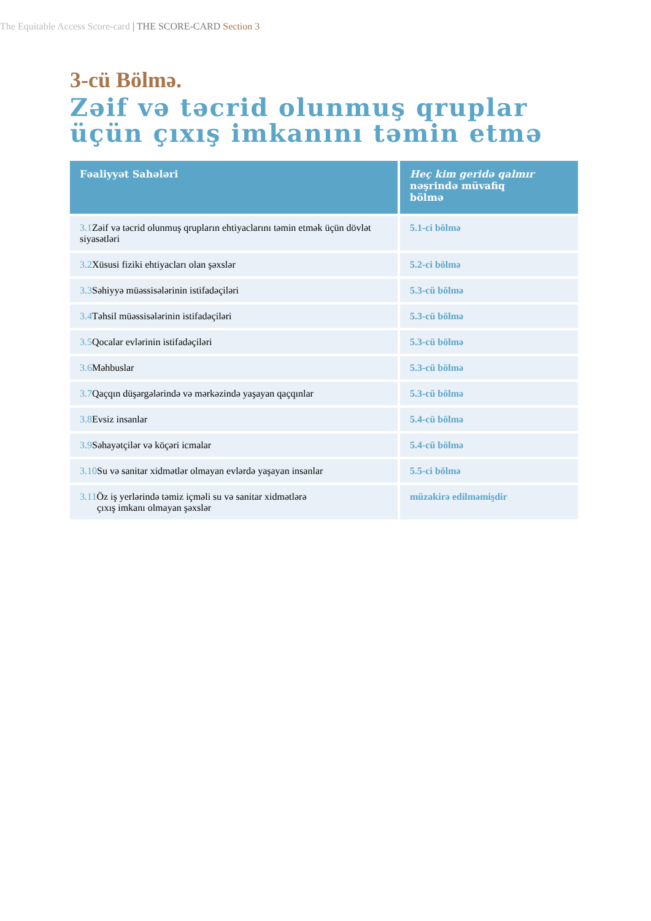The Equitable Access Score-card | THE SCORE-CARD Section 3
3-cü Bölmə.
Zəif və təcrid olunmuş qruplar üçün çıxış imkanını təmin etmə
| Fəaliyyət Sahələri | Heç kim geridə qalmır nəşrində müvafiq bölmə |
| --- | --- |
| 3.1 Zəif və təcrid olunmuş qrupların ehtiyaclarını təmin etmək üçün dövlət siyasətləri | 5.1-ci bölmə |
| 3.2 Xüsusi fiziki ehtiyacları olan şəxslər | 5.2-ci bölmə |
| 3.3 Səhiyyə müəssisələrinin istifadəçiləri | 5.3-cü bölmə |
| 3.4 Təhsil müəssisələrinin istifadəçiləri | 5.3-cü bölmə |
| 3.5 Qocalar evlərinin istifadəçiləri | 5.3-cü bölmə |
| 3.6 Məhbuslar | 5.3-cü bölmə |
| 3.7 Qaçqın düşərgələrində və mərkəzində yaşayan qaçqınlar | 5.3-cü bölmə |
| 3.8 Evsiz insanlar | 5.4-cü bölmə |
| 3.9 Səhayətçilər və köçəri icmalar | 5.4-cü bölmə |
| 3.10 Su və sanitar xidmətlər olmayan evlərdə yaşayan insanlar | 5.5-ci bölmə |
| 3.11 Öz iş yerlərində təmiz içməli su və sanitar xidmətlərə çıxış imkanı olmayan şəxslər | müzakirə edilməmişdir |